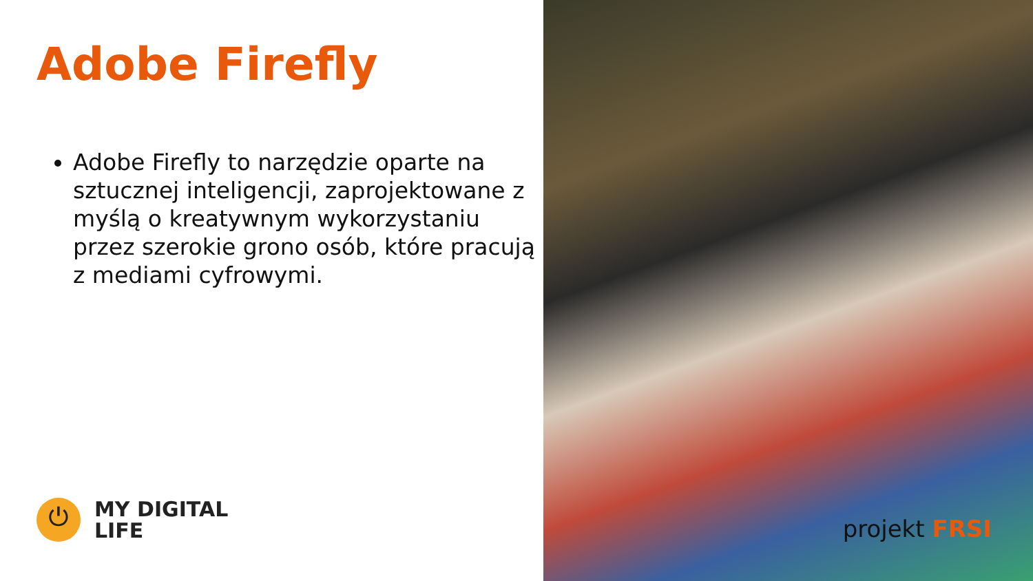Adobe Firefly
Adobe Firefly to narzędzie oparte na sztucznej inteligencji, zaprojektowane z myślą o kreatywnym wykorzystaniu przez szerokie grono osób, które pracują z mediami cyfrowymi.
⏻
MY DIGITAL
LIFE
projekt FRSI